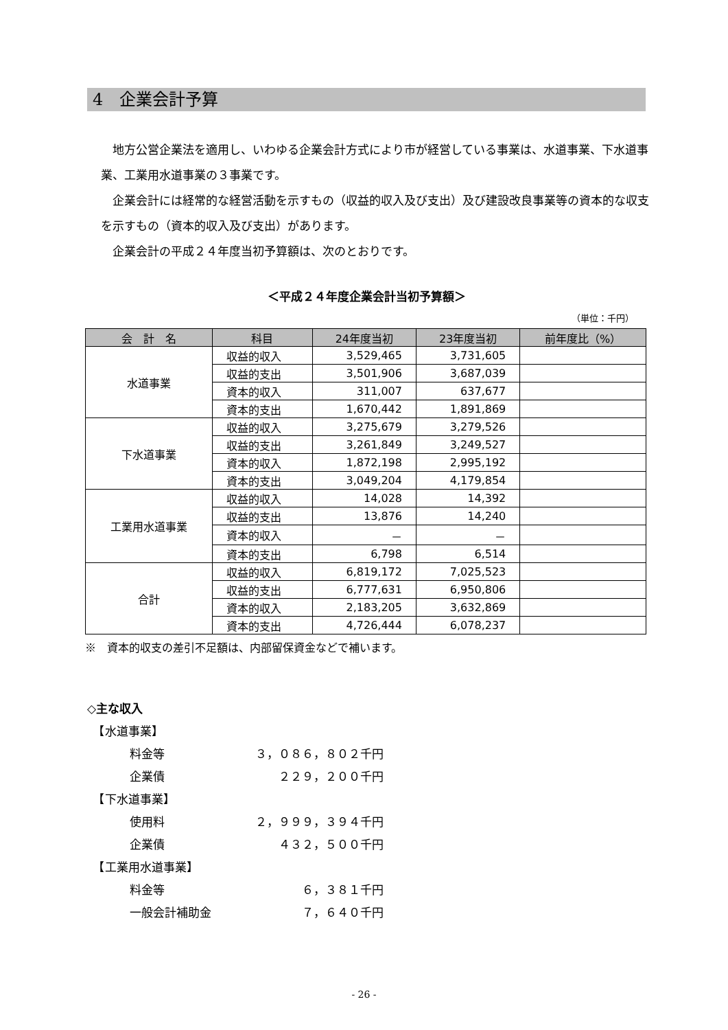4　企業会計予算
　地方公営企業法を適用し、いわゆる企業会計方式により市が経営している事業は、水道事業、下水道事業、工業用水道事業の３事業です。
　企業会計には経常的な経営活動を示すもの（収益的収入及び支出）及び建設改良事業等の資本的な収支を示すもの（資本的収入及び支出）があります。
　企業会計の平成２４年度当初予算額は、次のとおりです。
＜平成２４年度企業会計当初予算額＞
（単位：千円）
| 会 計 名 | 科目 | 24年度当初 | 23年度当初 | 前年度比（%） |
| --- | --- | --- | --- | --- |
| 水道事業 | 収益的収入 | 3,529,465 | 3,731,605 | |
| | 収益的支出 | 3,501,906 | 3,687,039 | |
| | 資本的収入 | 311,007 | 637,677 | |
| | 資本的支出 | 1,670,442 | 1,891,869 | |
| 下水道事業 | 収益的収入 | 3,275,679 | 3,279,526 | |
| | 収益的支出 | 3,261,849 | 3,249,527 | |
| | 資本的収入 | 1,872,198 | 2,995,192 | |
| | 資本的支出 | 3,049,204 | 4,179,854 | |
| 工業用水道事業 | 収益的収入 | 14,028 | 14,392 | |
| | 収益的支出 | 13,876 | 14,240 | |
| | 資本的収入 | － | － | |
| | 資本的支出 | 6,798 | 6,514 | |
| 合計 | 収益的収入 | 6,819,172 | 7,025,523 | |
| | 収益的支出 | 6,777,631 | 6,950,806 | |
| | 資本的収入 | 2,183,205 | 3,632,869 | |
| | 資本的支出 | 4,726,444 | 6,078,237 | |
※　資本的収支の差引不足額は、内部留保資金などで補います。
◇主な収入
　【水道事業】
料金等 ３，０８６，８０２千円
企業債 ２２９，２００千円
　【下水道事業】
使用料 ２，９９９，３９４千円
企業債 ４３２，５００千円
　【工業用水道事業】
料金等 ６，３８１千円
一般会計補助金 ７，６４０千円
- 26 -